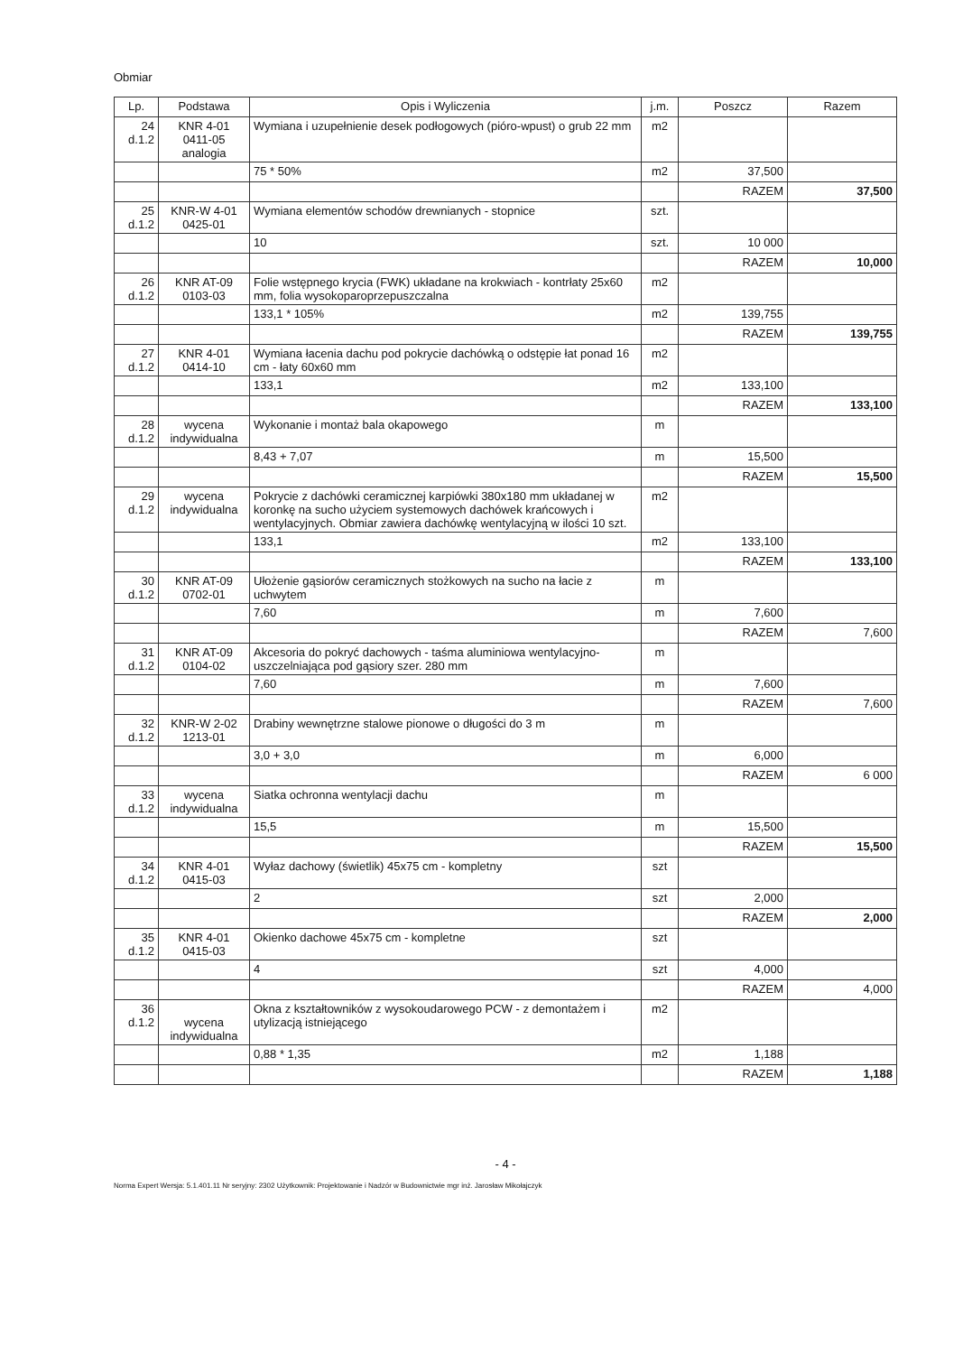Obmiar
| Lp. | Podstawa | Opis i Wyliczenia | j.m. | Poszcz | Razem |
| --- | --- | --- | --- | --- | --- |
| 24 d.1.2 | KNR 4-01 0411-05 analogia | Wymiana i uzupełnienie desek podłogowych (pióro-wpust) o grub 22 mm | m2 | | |
| | | 75 * 50% | m2 | 37,500 | |
| | | | | RAZEM | 37,500 |
| 25 d.1.2 | KNR-W 4-01 0425-01 | Wymiana elementów schodów drewnianych - stopnice | szt. | | |
| | | 10 | szt. | 10 000 | |
| | | | | RAZEM | 10,000 |
| 26 d.1.2 | KNR AT-09 0103-03 | Folie wstępnego krycia (FWK) układane na krokwiach - kontrłaty 25x60 mm, folia wysokoparoprzepuszczalna | m2 | | |
| | | 133,1 * 105% | m2 | 139,755 | |
| | | | | RAZEM | 139,755 |
| 27 d.1.2 | KNR 4-01 0414-10 | Wymiana łacenia dachu pod pokrycie dachówką o odstępie łat ponad 16 cm - łaty 60x60 mm | m2 | | |
| | | 133,1 | m2 | 133,100 | |
| | | | | RAZEM | 133,100 |
| 28 d.1.2 | wycena indywidualna | Wykonanie i montaż bala okapowego | m | | |
| | | 8,43 + 7,07 | m | 15,500 | |
| | | | | RAZEM | 15,500 |
| 29 d.1.2 | wycena indywidualna | Pokrycie z dachówki ceramicznej karpiówki 380x180 mm układanej w koronkę na sucho użyciem systemowych dachówek krańcowych i wentylacyjnych. Obmiar zawiera dachówkę wentylacyjną w ilości 10 szt. | m2 | | |
| | | 133,1 | m2 | 133,100 | |
| | | | | RAZEM | 133,100 |
| 30 d.1.2 | KNR AT-09 0702-01 | Ułożenie gąsiorów ceramicznych stożkowych na sucho na łacie z uchwytem | m | | |
| | | 7,60 | m | 7,600 | |
| | | | | RAZEM | 7,600 |
| 31 d.1.2 | KNR AT-09 0104-02 | Akcesoria do pokryć dachowych - taśma aluminiowa wentylacyjno-uszczelniająca pod gąsiory szer. 280 mm | m | | |
| | | 7,60 | m | 7,600 | |
| | | | | RAZEM | 7,600 |
| 32 d.1.2 | KNR-W 2-02 1213-01 | Drabiny wewnętrzne stalowe pionowe o długości do 3 m | m | | |
| | | 3,0 + 3,0 | m | 6,000 | |
| | | | | RAZEM | 6 000 |
| 33 d.1.2 | wycena indywidualna | Siatka ochronna wentylacji dachu | m | | |
| | | 15,5 | m | 15,500 | |
| | | | | RAZEM | 15,500 |
| 34 d.1.2 | KNR 4-01 0415-03 | Wyłaz dachowy (świetlik) 45x75 cm - kompletny | szt | | |
| | | 2 | szt | 2,000 | |
| | | | | RAZEM | 2,000 |
| 35 d.1.2 | KNR 4-01 0415-03 | Okienko dachowe 45x75 cm - kompletne | szt | | |
| | | 4 | szt | 4,000 | |
| | | | | RAZEM | 4,000 |
| 36 d.1.2 | wycena indywidualna | Okna z kształtowników z wysokoudarowego PCW - z demontażem i utylizacją istniejącego | m2 | | |
| | | 0,88 * 1,35 | m2 | 1,188 | |
| | | | | RAZEM | 1,188 |
- 4 -
Norma Expert Wersja: 5.1.401.11 Nr seryjny: 2302 Użytkownik: Projektowanie i Nadzór w Budownictwie mgr inż. Jarosław Mikołajczyk